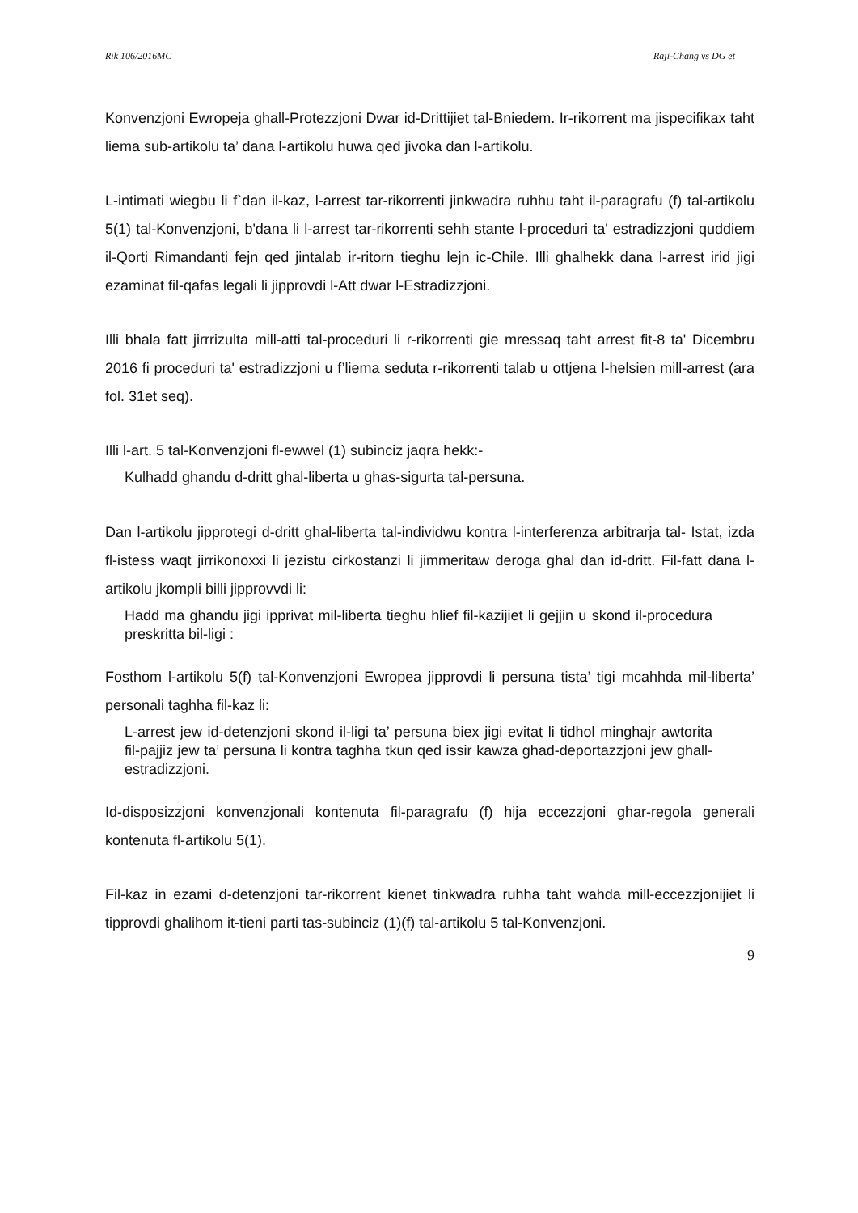Rik 106/2016MC Raji-Chang vs DG et
Konvenzjoni Ewropeja ghall-Protezzjoni Dwar id-Drittijiet tal-Bniedem. Ir-rikorrent ma jispecifikax taht liema sub-artikolu ta’ dana l-artikolu huwa qed jivoka dan l-artikolu.
L-intimati wiegbu li f`dan il-kaz, l-arrest tar-rikorrenti jinkwadra ruhhu taht il-paragrafu (f) tal-artikolu 5(1) tal-Konvenzjoni, b'dana li l-arrest tar-rikorrenti sehh stante l-proceduri ta' estradizzjoni quddiem il-Qorti Rimandanti fejn qed jintalab ir-ritorn tieghu lejn ic-Chile. Illi ghalhekk dana l-arrest irid jigi ezaminat fil-qafas legali li jipprovdi l-Att dwar l-Estradizzjoni.
Illi bhala fatt jirrrizulta mill-atti tal-proceduri li r-rikorrenti gie mressaq taht arrest fit-8 ta' Dicembru 2016 fi proceduri ta' estradizzjoni u f’liema seduta r-rikorrenti talab u ottjena l-helsien mill-arrest (ara fol. 31et seq).
Illi l-art. 5 tal-Konvenzjoni fl-ewwel (1) subinciz jaqra hekk:-
Kulhadd ghandu d-dritt ghal-liberta u ghas-sigurta tal-persuna.
Dan l-artikolu jipprotegi d-dritt ghal-liberta tal-individwu kontra l-interferenza arbitrarja tal- Istat, izda fl-istess waqt jirrikonoxxi li jezistu cirkostanzi li jimmeritaw deroga ghal dan id-dritt. Fil-fatt dana l-artikolu jkompli billi jipprovvdi li:
Hadd ma ghandu jigi ipprivat mil-liberta tieghu hlief fil-kazijiet li gejjin u skond il-procedura preskritta bil-ligi :
Fosthom l-artikolu 5(f) tal-Konvenzjoni Ewropea jipprovdi li persuna tista’ tigi mcahhda mil-liberta’ personali taghha fil-kaz li:
L-arrest jew id-detenzjoni skond il-ligi ta’ persuna biex jigi evitat li tidhol minghajr awtorita fil-pajjiz jew ta’ persuna li kontra taghha tkun qed issir kawza ghad-deportazzjoni jew ghall-estradizzjoni.
Id-disposizzjoni konvenzjonali kontenuta fil-paragrafu (f) hija eccezzjoni ghar-regola generali kontenuta fl-artikolu 5(1).
Fil-kaz in ezami d-detenzjoni tar-rikorrent kienet tinkwadra ruhha taht wahda mill-eccezzjonijiet li tipprovdi ghalihom it-tieni parti tas-subinciz (1)(f) tal-artikolu 5 tal-Konvenzjoni.
9